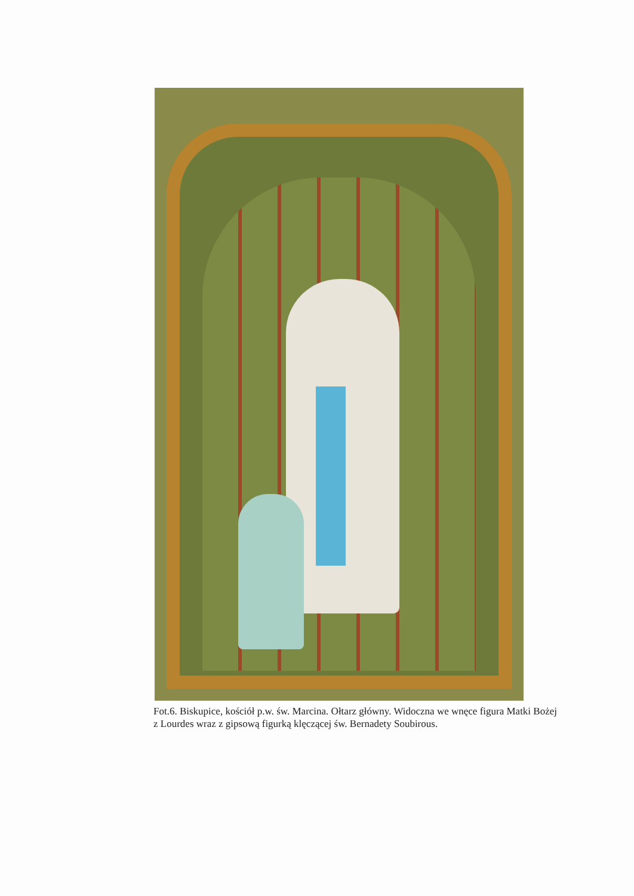Fot.6. Biskupice, kościół p.w. św. Marcina. Ołtarz główny. Widoczna we wnęce figura Matki Bożej z Lourdes wraz z gipsową figurką klęczącej św. Bernadety Soubirous.